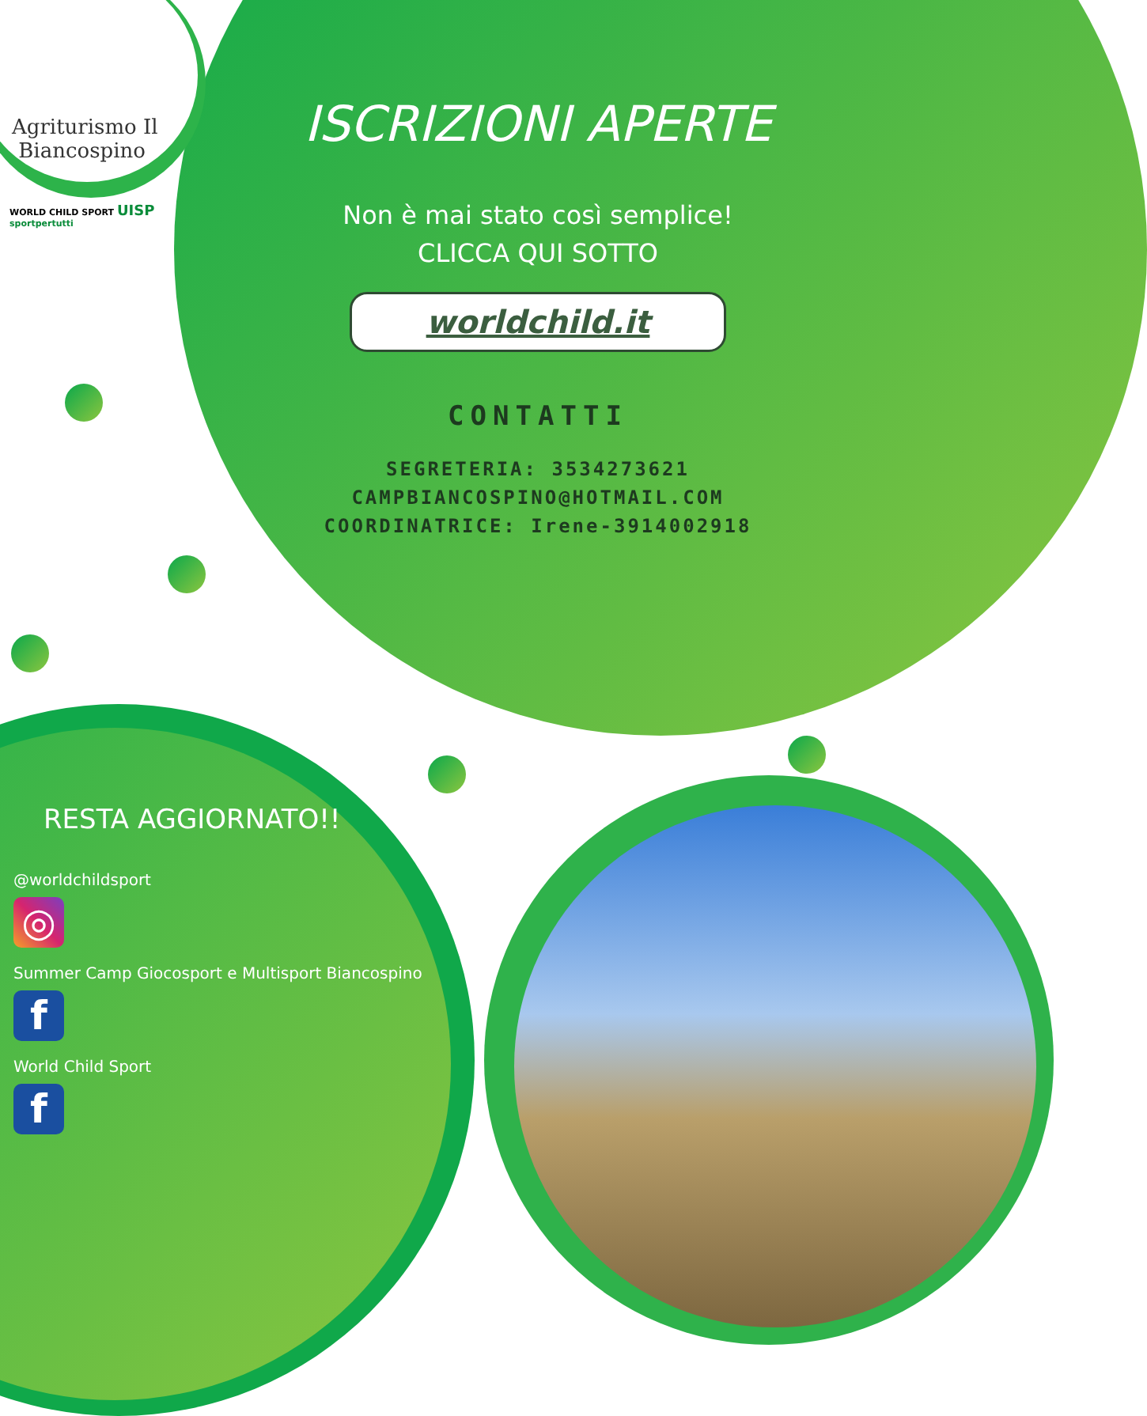Agriturismo Il
Biancospino
WORLD CHILD SPORT UISP sportpertutti
ISCRIZIONI APERTE
Non è mai stato così semplice!
CLICCA QUI SOTTO
worldchild.it
CONTATTI
SEGRETERIA: 3534273621
CAMPBIANCOSPINO@HOTMAIL.COM
COORDINATRICE: Irene-3914002918
RESTA AGGIORNATO!!
@worldchildsport
◎
Summer Camp Giocosport e Multisport Biancospino
f
World Child Sport
f